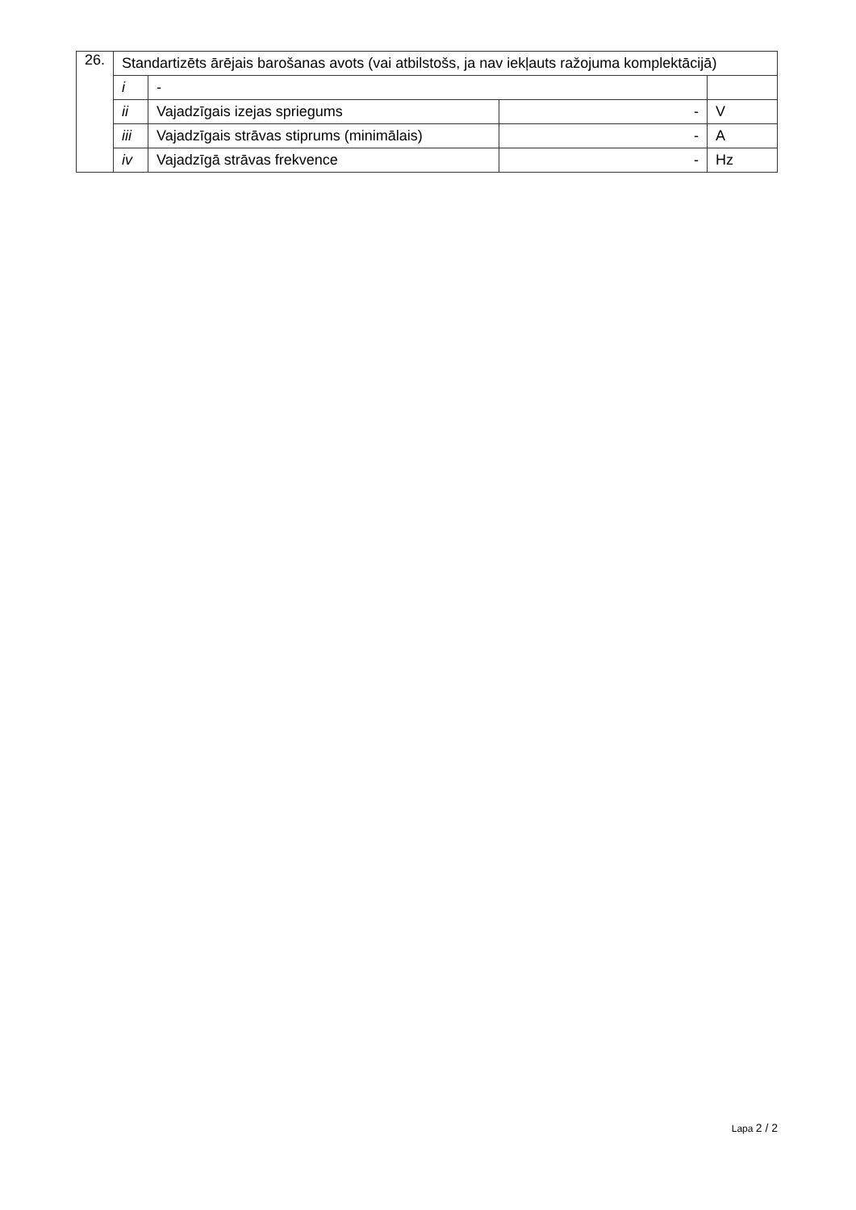| 26. | Standartizēts ārējais barošanas avots (vai atbilstošs, ja nav iekļauts ražojuma komplektācijā) | | | |
| | i | - | | |
| | ii | Vajadzīgais izejas spriegums | - | V |
| | iii | Vajadzīgais strāvas stiprums (minimālais) | - | A |
| | iv | Vajadzīgā strāvas frekvence | - | Hz |
Lapa 2 / 2